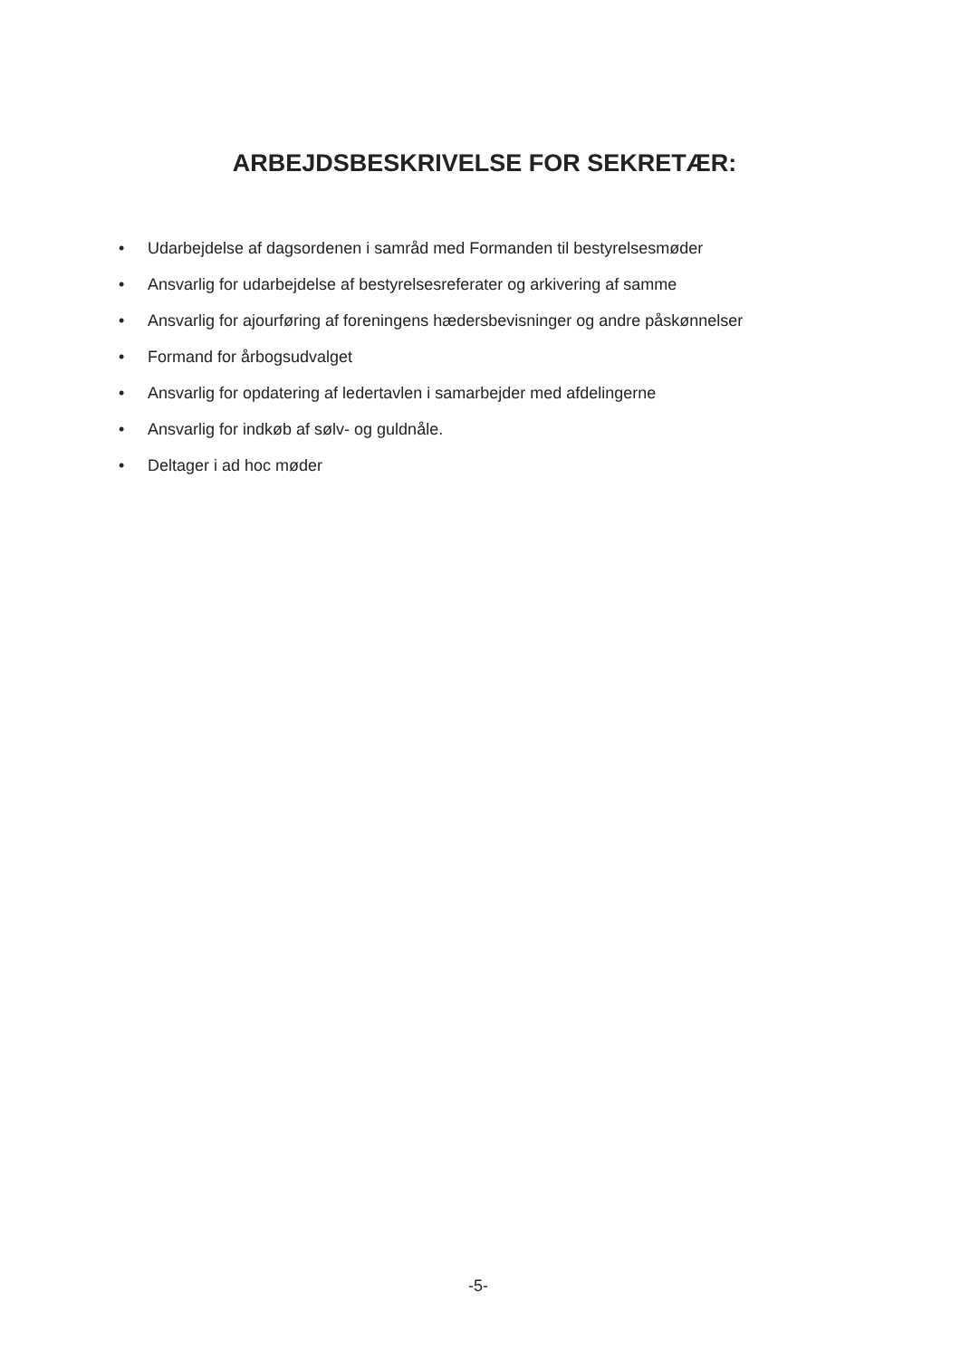ARBEJDSBESKRIVELSE FOR SEKRETÆR:
• Udarbejdelse af dagsordenen i samråd med Formanden til bestyrelsesmøder
• Ansvarlig for udarbejdelse af bestyrelsesreferater og arkivering af samme
• Ansvarlig for ajourføring af foreningens hædersbevisninger og andre påskønnelser
• Formand for årbogsudvalget
• Ansvarlig for opdatering af ledertavlen i samarbejder med afdelingerne
• Ansvarlig for indkøb af sølv- og guldnåle.
• Deltager i ad hoc møder
-5-